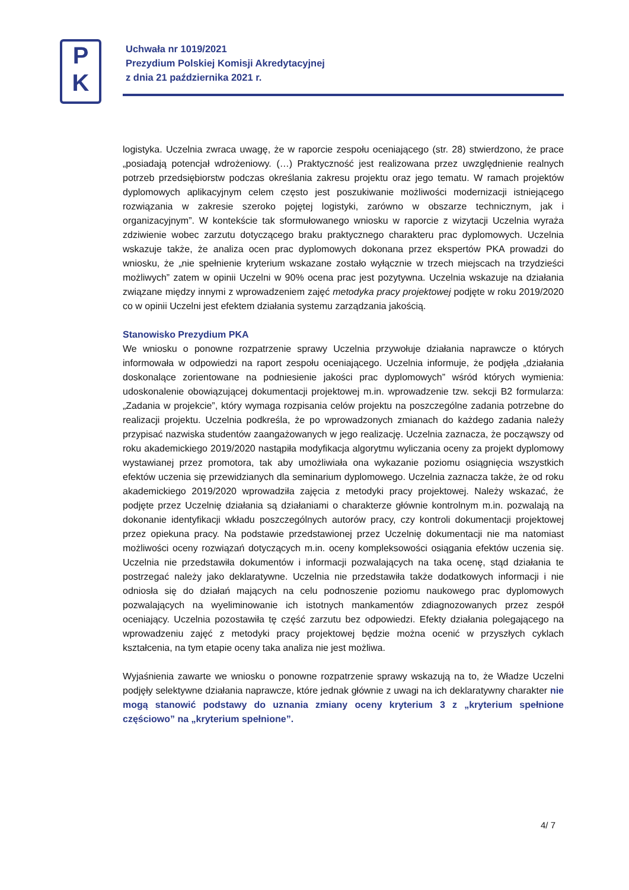P
K
Uchwała nr 1019/2021
Prezydium Polskiej Komisji Akredytacyjnej
z dnia 21 października 2021 r.
logistyka. Uczelnia zwraca uwagę, że w raporcie zespołu oceniającego (str. 28) stwierdzono, że prace „posiadają potencjał wdrożeniowy. (…) Praktyczność jest realizowana przez uwzględnienie realnych potrzeb przedsiębiorstw podczas określania zakresu projektu oraz jego tematu. W ramach projektów dyplomowych aplikacyjnym celem często jest poszukiwanie możliwości modernizacji istniejącego rozwiązania w zakresie szeroko pojętej logistyki, zarówno w obszarze technicznym, jak i organizacyjnym”. W kontekście tak sformułowanego wniosku w raporcie z wizytacji Uczelnia wyraża zdziwienie wobec zarzutu dotyczącego braku praktycznego charakteru prac dyplomowych. Uczelnia wskazuje także, że analiza ocen prac dyplomowych dokonana przez ekspertów PKA prowadzi do wniosku, że „nie spełnienie kryterium wskazane zostało wyłącznie w trzech miejscach na trzydzieści możliwych” zatem w opinii Uczelni w 90% ocena prac jest pozytywna. Uczelnia wskazuje na działania związane między innymi z wprowadzeniem zajęć metodyka pracy projektowej podjęte w roku 2019/2020 co w opinii Uczelni jest efektem działania systemu zarządzania jakością.
Stanowisko Prezydium PKA
We wniosku o ponowne rozpatrzenie sprawy Uczelnia przywołuje działania naprawcze o których informowała w odpowiedzi na raport zespołu oceniającego. Uczelnia informuje, że podjęła „działania doskonalące zorientowane na podniesienie jakości prac dyplomowych” wśród których wymienia: udoskonalenie obowiązującej dokumentacji projektowej m.in. wprowadzenie tzw. sekcji B2 formularza: „Zadania w projekcie”, który wymaga rozpisania celów projektu na poszczególne zadania potrzebne do realizacji projektu. Uczelnia podkreśla, że po wprowadzonych zmianach do każdego zadania należy przypisać nazwiska studentów zaangażowanych w jego realizację. Uczelnia zaznacza, że począwszy od roku akademickiego 2019/2020 nastąpiła modyfikacja algorytmu wyliczania oceny za projekt dyplomowy wystawianej przez promotora, tak aby umożliwiała ona wykazanie poziomu osiągnięcia wszystkich efektów uczenia się przewidzianych dla seminarium dyplomowego. Uczelnia zaznacza także, że od roku akademickiego 2019/2020 wprowadziła zajęcia z metodyki pracy projektowej. Należy wskazać, że podjęte przez Uczelnię działania są działaniami o charakterze głównie kontrolnym m.in. pozwalają na dokonanie identyfikacji wkładu poszczególnych autorów pracy, czy kontroli dokumentacji projektowej przez opiekuna pracy. Na podstawie przedstawionej przez Uczelnię dokumentacji nie ma natomiast możliwości oceny rozwiązań dotyczących m.in. oceny kompleksowości osiągania efektów uczenia się. Uczelnia nie przedstawiła dokumentów i informacji pozwalających na taka ocenę, stąd działania te postrzegać należy jako deklaratywne. Uczelnia nie przedstawiła także dodatkowych informacji i nie odniosła się do działań mających na celu podnoszenie poziomu naukowego prac dyplomowych pozwalających na wyeliminowanie ich istotnych mankamentów zdiagnozowanych przez zespół oceniający. Uczelnia pozostawiła tę część zarzutu bez odpowiedzi. Efekty działania polegającego na wprowadzeniu zajęć z metodyki pracy projektowej będzie można ocenić w przyszłych cyklach kształcenia, na tym etapie oceny taka analiza nie jest możliwa.
Wyjaśnienia zawarte we wniosku o ponowne rozpatrzenie sprawy wskazują na to, że Władze Uczelni podjęły selektywne działania naprawcze, które jednak głównie z uwagi na ich deklaratywny charakter nie mogą stanowić podstawy do uznania zmiany oceny kryterium 3 z „kryterium spełnione częściowo” na „kryterium spełnione”.
4/ 7